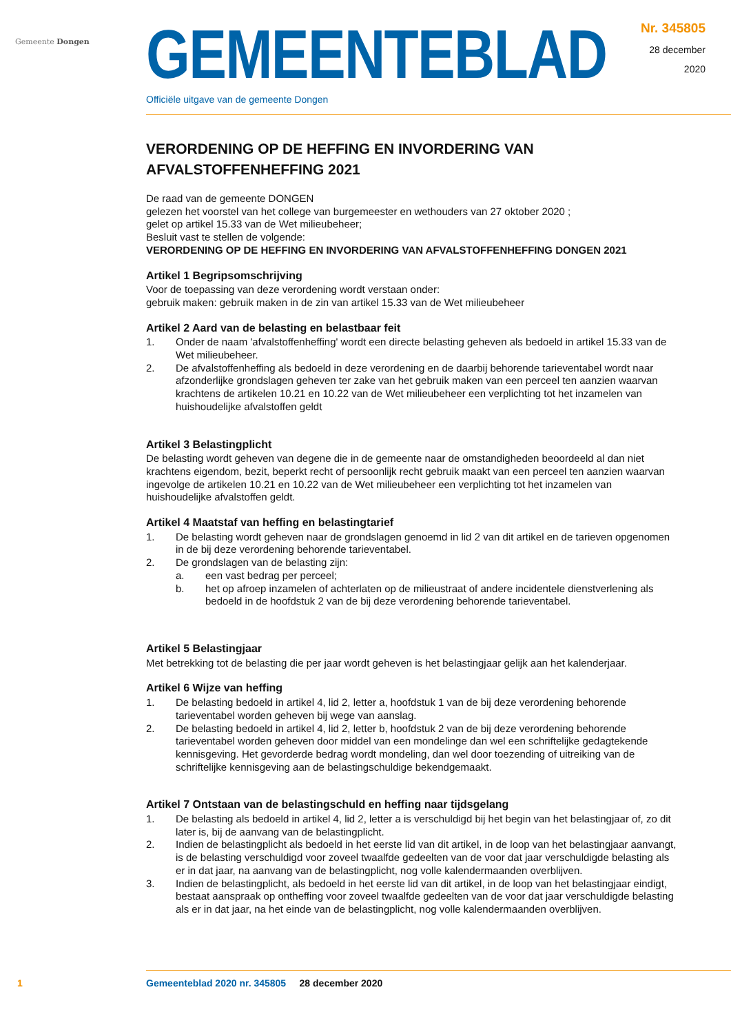Gemeente Dongen
GEMEENTEBLAD
Officiële uitgave van de gemeente Dongen
Nr. 345805
28 december
2020
VERORDENING OP DE HEFFING EN INVORDERING VAN AFVALSTOFFENHEFFING 2021
De raad van de gemeente DONGEN
gelezen het voorstel van het college van burgemeester en wethouders van 27 oktober 2020 ;
gelet op artikel 15.33 van de Wet milieubeheer;
Besluit vast te stellen de volgende:
VERORDENING OP DE HEFFING EN INVORDERING VAN AFVALSTOFFENHEFFING DONGEN 2021
Artikel 1 Begripsomschrijving
Voor de toepassing van deze verordening wordt verstaan onder:
gebruik maken: gebruik maken in de zin van artikel 15.33 van de Wet milieubeheer
Artikel 2 Aard van de belasting en belastbaar feit
1. Onder de naam 'afvalstoffenheffing' wordt een directe belasting geheven als bedoeld in artikel 15.33 van de Wet milieubeheer.
2. De afvalstoffenheffing als bedoeld in deze verordening en de daarbij behorende tarieventabel wordt naar afzonderlijke grondslagen geheven ter zake van het gebruik maken van een perceel ten aanzien waarvan krachtens de artikelen 10.21 en 10.22 van de Wet milieubeheer een verplichting tot het inzamelen van huishoudelijke afvalstoffen geldt
Artikel 3 Belastingplicht
De belasting wordt geheven van degene die in de gemeente naar de omstandigheden beoordeeld al dan niet krachtens eigendom, bezit, beperkt recht of persoonlijk recht gebruik maakt van een perceel ten aanzien waarvan ingevolge de artikelen 10.21 en 10.22 van de Wet milieubeheer een verplichting tot het inzamelen van huishoudelijke afvalstoffen geldt.
Artikel 4 Maatstaf van heffing en belastingtarief
1. De belasting wordt geheven naar de grondslagen genoemd in lid 2 van dit artikel en de tarieven opgenomen in de bij deze verordening behorende tarieventabel.
2. De grondslagen van de belasting zijn:
a. een vast bedrag per perceel;
b. het op afroep inzamelen of achterlaten op de milieustraat of andere incidentele dienstverlening als bedoeld in de hoofdstuk 2 van de bij deze verordening behorende tarieventabel.
Artikel 5 Belastingjaar
Met betrekking tot de belasting die per jaar wordt geheven is het belastingjaar gelijk aan het kalenderjaar.
Artikel 6 Wijze van heffing
1. De belasting bedoeld in artikel 4, lid 2, letter a, hoofdstuk 1 van de bij deze verordening behorende tarieventabel worden geheven bij wege van aanslag.
2. De belasting bedoeld in artikel 4, lid 2, letter b, hoofdstuk 2 van de bij deze verordening behorende tarieventabel worden geheven door middel van een mondelinge dan wel een schriftelijke gedagtekende kennisgeving. Het gevorderde bedrag wordt mondeling, dan wel door toezending of uitreiking van de schriftelijke kennisgeving aan de belastingschuldige bekendgemaakt.
Artikel 7 Ontstaan van de belastingschuld en heffing naar tijdsgelang
1. De belasting als bedoeld in artikel 4, lid 2, letter a is verschuldigd bij het begin van het belastingjaar of, zo dit later is, bij de aanvang van de belastingplicht.
2. Indien de belastingplicht als bedoeld in het eerste lid van dit artikel, in de loop van het belastingjaar aanvangt, is de belasting verschuldigd voor zoveel twaalfde gedeelten van de voor dat jaar verschuldigde belasting als er in dat jaar, na aanvang van de belastingplicht, nog volle kalendermaanden overblijven.
3. Indien de belastingplicht, als bedoeld in het eerste lid van dit artikel, in de loop van het belastingjaar eindigt, bestaat aanspraak op ontheffing voor zoveel twaalfde gedeelten van de voor dat jaar verschuldigde belasting als er in dat jaar, na het einde van de belastingplicht, nog volle kalendermaanden overblijven.
1 Gemeenteblad 2020 nr. 345805 28 december 2020